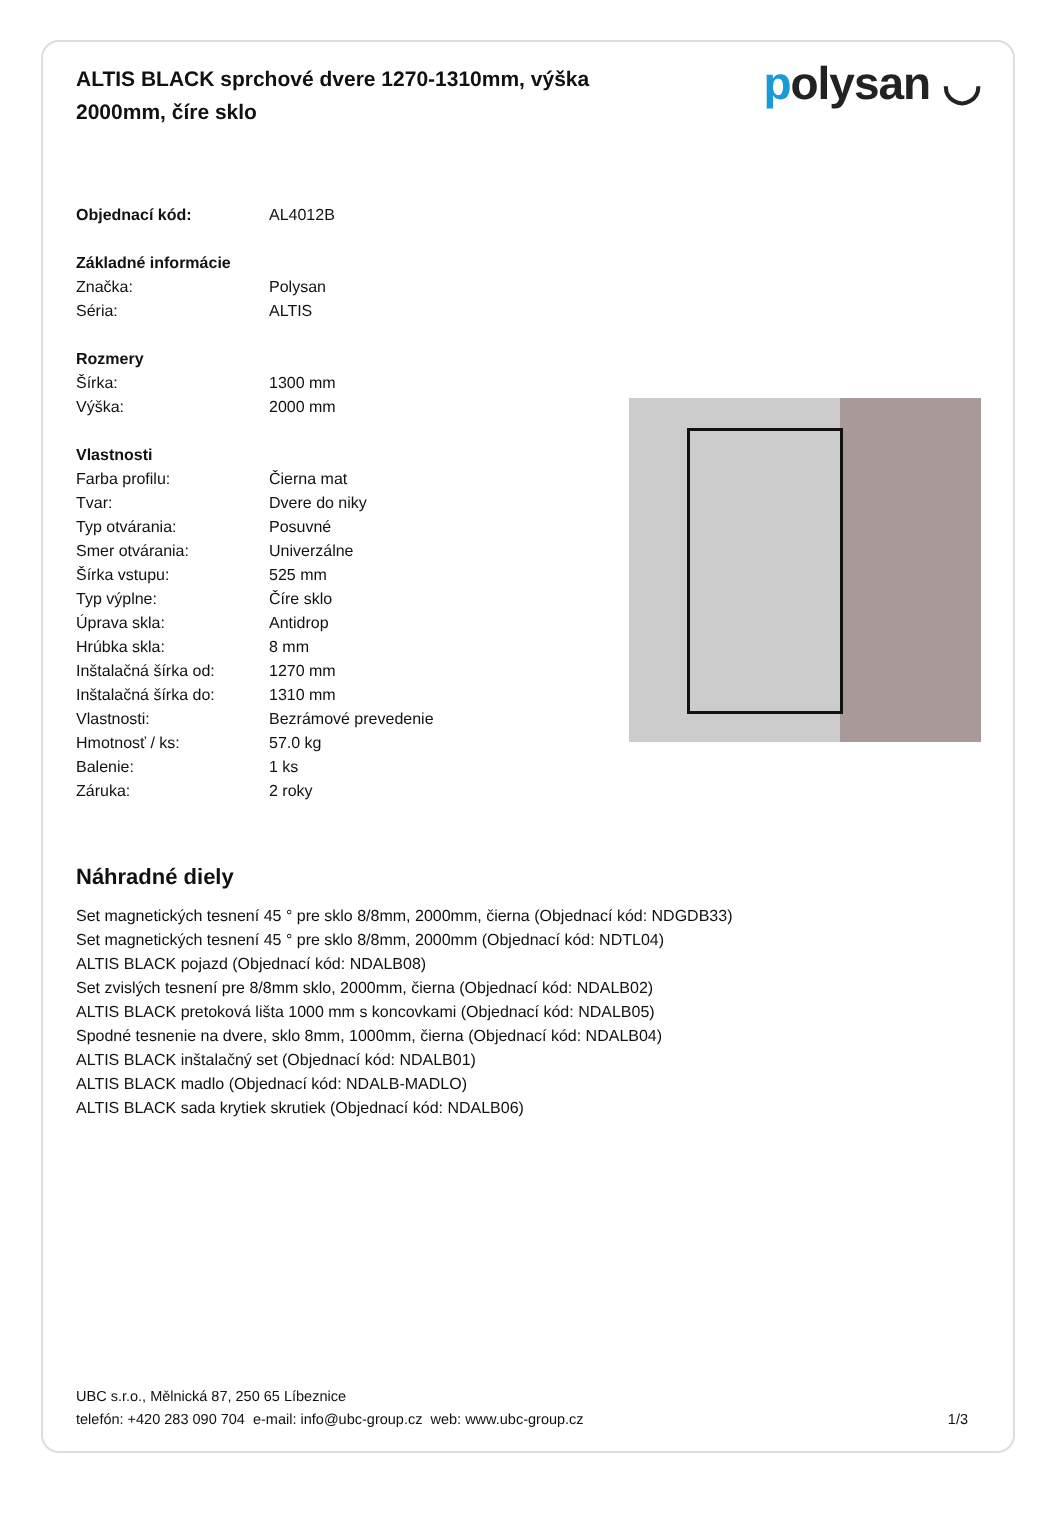ALTIS BLACK sprchové dvere 1270-1310mm, výška 2000mm, číre sklo
polysan ◡
| Objednací kód: | AL4012B |
| Základné informácie | |
| Značka: | Polysan |
| Séria: | ALTIS |
| Rozmery | |
| Šírka: | 1300 mm |
| Výška: | 2000 mm |
| Vlastnosti | |
| Farba profilu: | Čierna mat |
| Tvar: | Dvere do niky |
| Typ otvárania: | Posuvné |
| Smer otvárania: | Univerzálne |
| Šírka vstupu: | 525 mm |
| Typ výplne: | Číre sklo |
| Úprava skla: | Antidrop |
| Hrúbka skla: | 8 mm |
| Inštalačná šírka od: | 1270 mm |
| Inštalačná šírka do: | 1310 mm |
| Vlastnosti: | Bezrámové prevedenie |
| Hmotnosť / ks: | 57.0 kg |
| Balenie: | 1 ks |
| Záruka: | 2 roky |
Náhradné diely
Set magnetických tesnení 45 ° pre sklo 8/8mm, 2000mm, čierna (Objednací kód: NDGDB33)
Set magnetických tesnení 45 ° pre sklo 8/8mm, 2000mm (Objednací kód: NDTL04)
ALTIS BLACK pojazd (Objednací kód: NDALB08)
Set zvislých tesnení pre 8/8mm sklo, 2000mm, čierna (Objednací kód: NDALB02)
ALTIS BLACK pretoková lišta 1000 mm s koncovkami (Objednací kód: NDALB05)
Spodné tesnenie na dvere, sklo 8mm, 1000mm, čierna (Objednací kód: NDALB04)
ALTIS BLACK inštalačný set (Objednací kód: NDALB01)
ALTIS BLACK madlo (Objednací kód: NDALB-MADLO)
ALTIS BLACK sada krytiek skrutiek (Objednací kód: NDALB06)
UBC s.r.o., Mělnická 87, 250 65 Líbeznice
telefón: +420 283 090 704 e-mail: info@ubc-group.cz web: www.ubc-group.cz 1/3